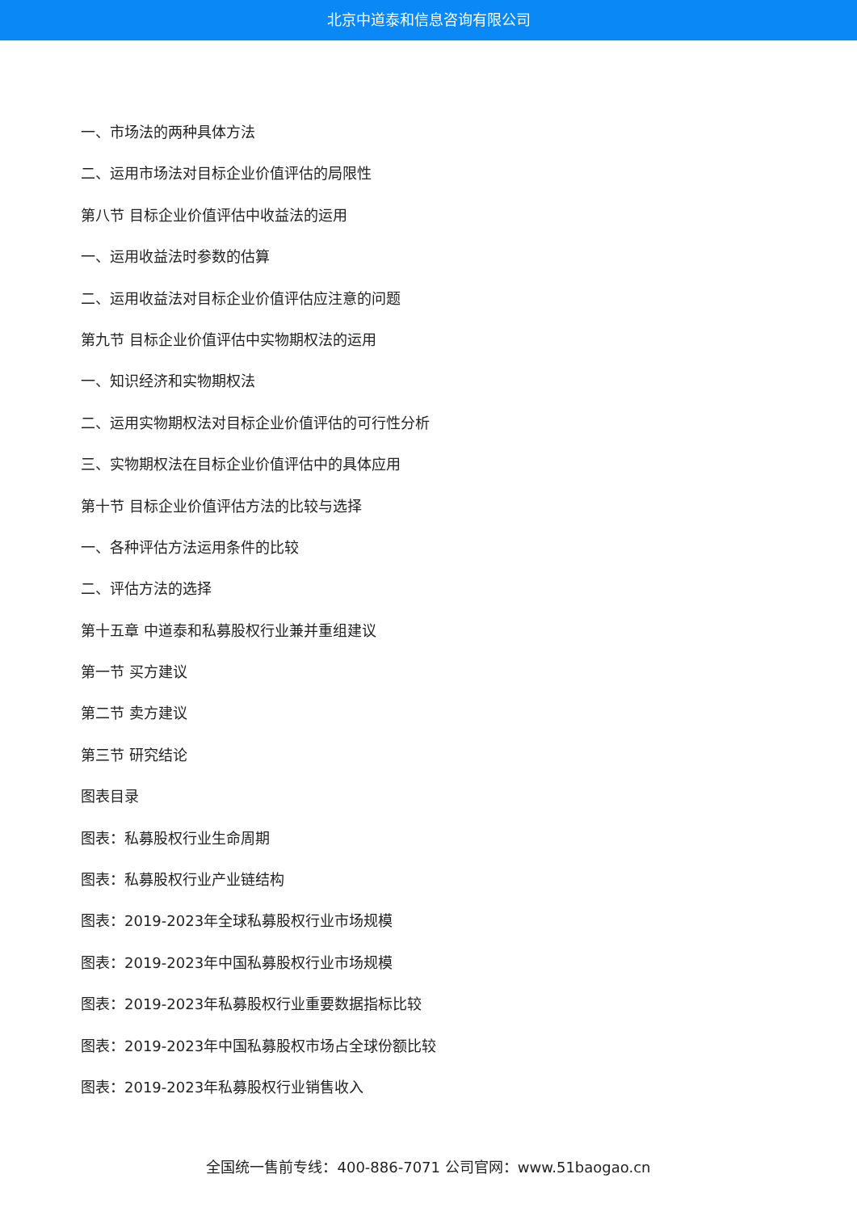北京中道泰和信息咨询有限公司
一、市场法的两种具体方法
二、运用市场法对目标企业价值评估的局限性
第八节 目标企业价值评估中收益法的运用
一、运用收益法时参数的估算
二、运用收益法对目标企业价值评估应注意的问题
第九节 目标企业价值评估中实物期权法的运用
一、知识经济和实物期权法
二、运用实物期权法对目标企业价值评估的可行性分析
三、实物期权法在目标企业价值评估中的具体应用
第十节 目标企业价值评估方法的比较与选择
一、各种评估方法运用条件的比较
二、评估方法的选择
第十五章 中道泰和私募股权行业兼并重组建议
第一节 买方建议
第二节 卖方建议
第三节 研究结论
图表目录
图表：私募股权行业生命周期
图表：私募股权行业产业链结构
图表：2019-2023年全球私募股权行业市场规模
图表：2019-2023年中国私募股权行业市场规模
图表：2019-2023年私募股权行业重要数据指标比较
图表：2019-2023年中国私募股权市场占全球份额比较
图表：2019-2023年私募股权行业销售收入
全国统一售前专线：400-886-7071 公司官网：www.51baogao.cn